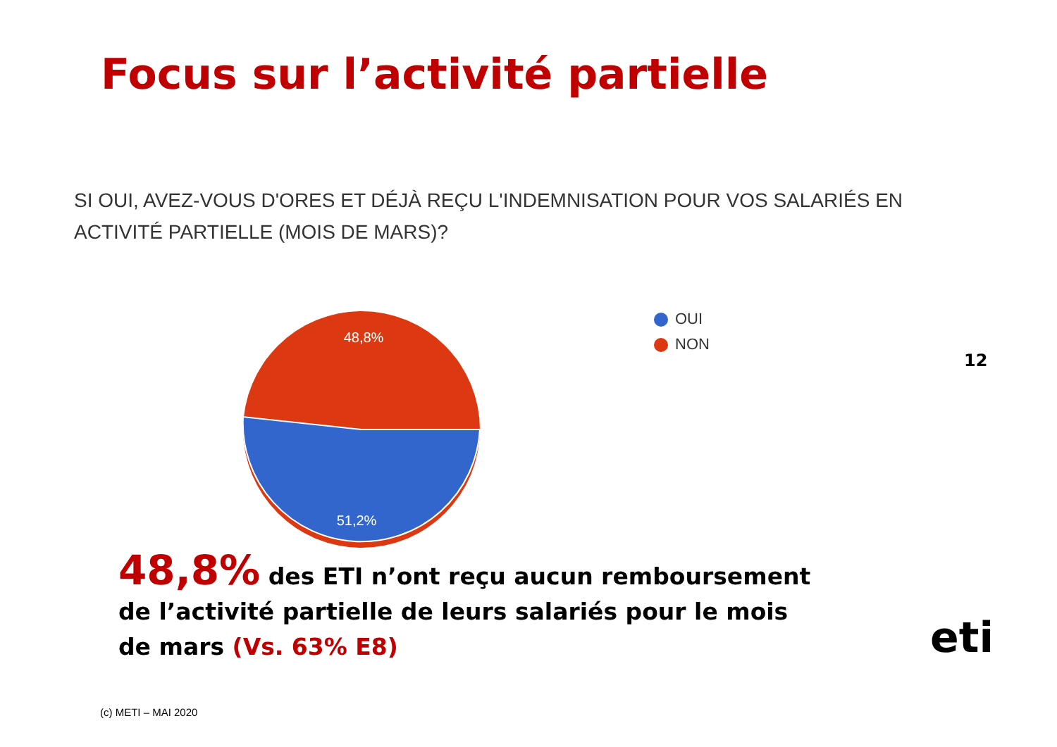Focus sur l’activité partielle
SI OUI, AVEZ-VOUS D'ORES ET DÉJÀ REÇU L'INDEMNISATION POUR VOS SALARIÉS EN ACTIVITÉ PARTIELLE (MOIS DE MARS)?
48,8%
51,2%
OUI
NON
12
48,8% des ETI n’ont reçu aucun remboursement de l’activité partielle de leurs salariés pour le mois de mars (Vs. 63% E8)
(c) METI – MAI 2020
eti